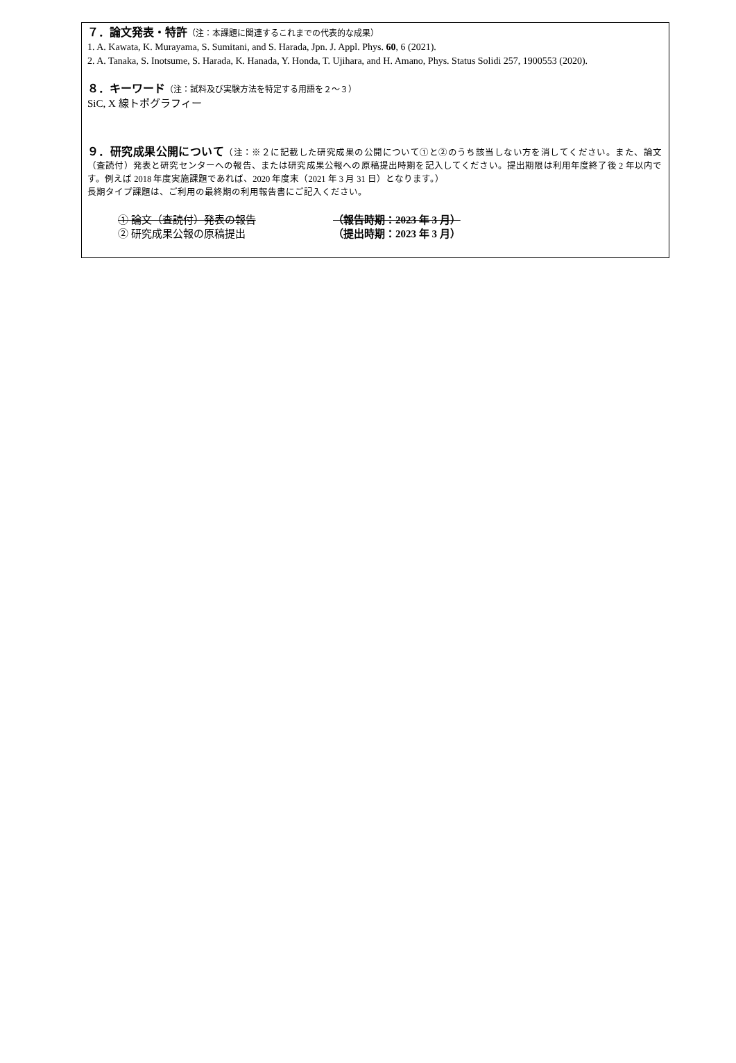７．論文発表・特許（注：本課題に関連するこれまでの代表的な成果）
1. A. Kawata, K. Murayama, S. Sumitani, and S. Harada, Jpn. J. Appl. Phys. 60, 6 (2021).
2. A. Tanaka, S. Inotsume, S. Harada, K. Hanada, Y. Honda, T. Ujihara, and H. Amano, Phys. Status Solidi 257, 1900553 (2020).
８．キーワード（注：試料及び実験方法を特定する用語を２～３）
SiC, X 線トポグラフィー
９．研究成果公開について（注：※２に記載した研究成果の公開について①と②のうち該当しない方を消してください。また、論文（査読付）発表と研究センターへの報告、または研究成果公報への原稿提出時期を記入してください。提出期限は利用年度終了後 2 年以内です。例えば 2018 年度実施課題であれば、2020 年度末（2021 年 3 月 31 日）となります。）
長期タイプ課題は、ご利用の最終期の利用報告書にご記入ください。
① 論文（査読付）発表の報告 （報告時期：2023 年 3 月）
② 研究成果公報の原稿提出 （提出時期：2023 年 3 月）